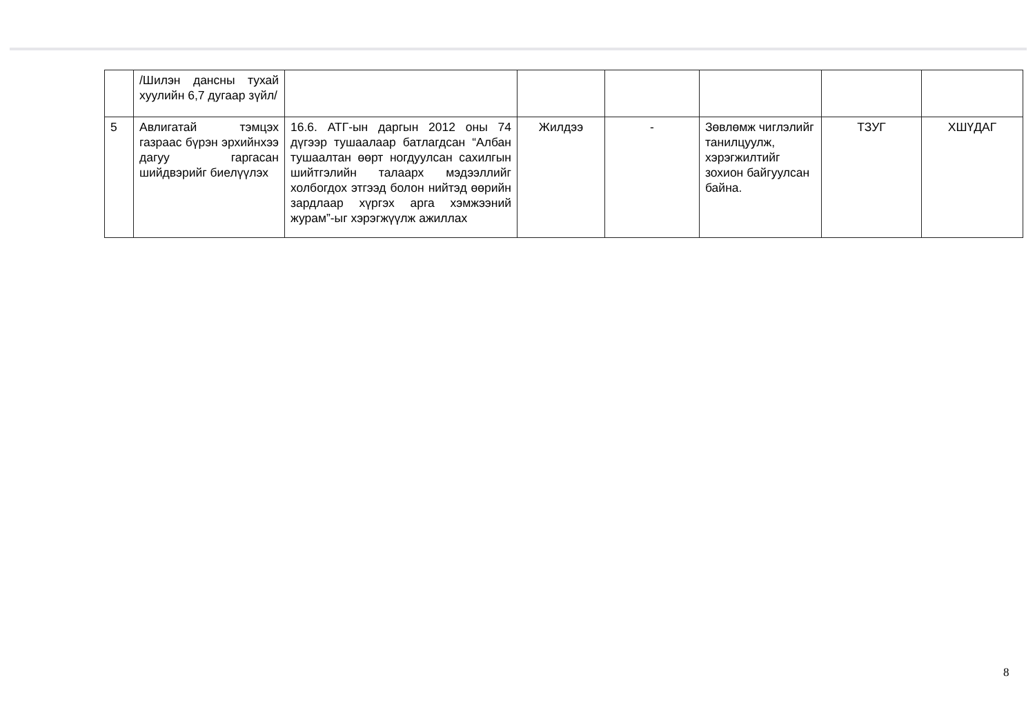| | /Шилэн дансны тухай хуулийн 6,7 дугаар зүйл/ | | | | | | |
| 5 | Авлигатай тэмцэх газраас бүрэн эрхийнхээ дагуу гаргасан шийдвэрийг биелүүлэх | 16.6. АТГ-ын даргын 2012 оны 74 дүгээр тушаалаар батлагдсан “Албан тушаалтан өөрт ногдуулсан сахилгын шийтгэлийн талаарх мэдээллийг холбогдох этгээд болон нийтэд өөрийн зардлаар хүргэх арга хэмжээний журам”-ыг хэрэгжүүлж ажиллах | Жилдээ | - | Зөвлөмж чиглэлийг танилцуулж, хэрэгжилтийг зохион байгуулсан байна. | ТЗУГ | ХШҮДАГ |
8